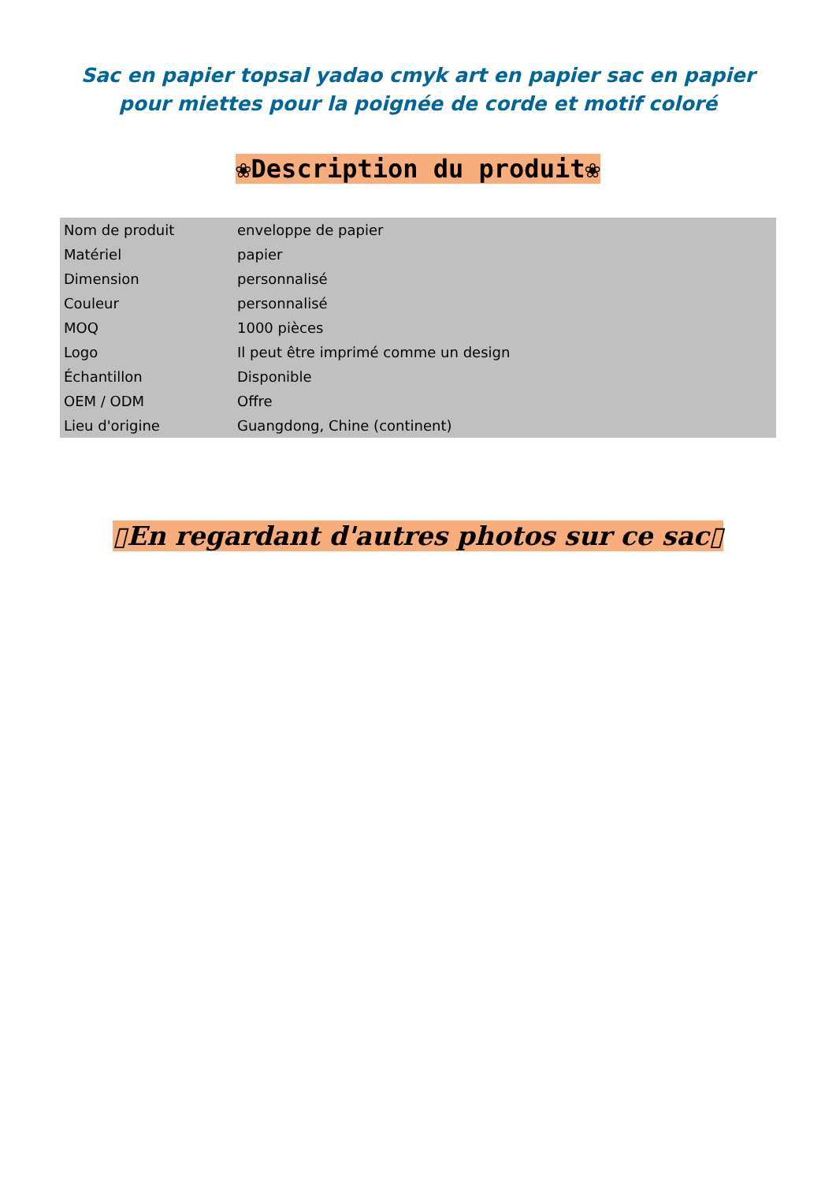Sac en papier topsal yadao cmyk art en papier sac en papier pour miettes pour la poignée de corde et motif coloré
❀Description du produit❀
| Nom de produit | enveloppe de papier |
| Matériel | papier |
| Dimension | personnalisé |
| Couleur | personnalisé |
| MOQ | 1000 pièces |
| Logo | Il peut être imprimé comme un design |
| Échantillon | Disponible |
| OEM / ODM | Offre |
| Lieu d'origine | Guangdong, Chine (continent) |
▯En regardant d'autres photos sur ce sac▯